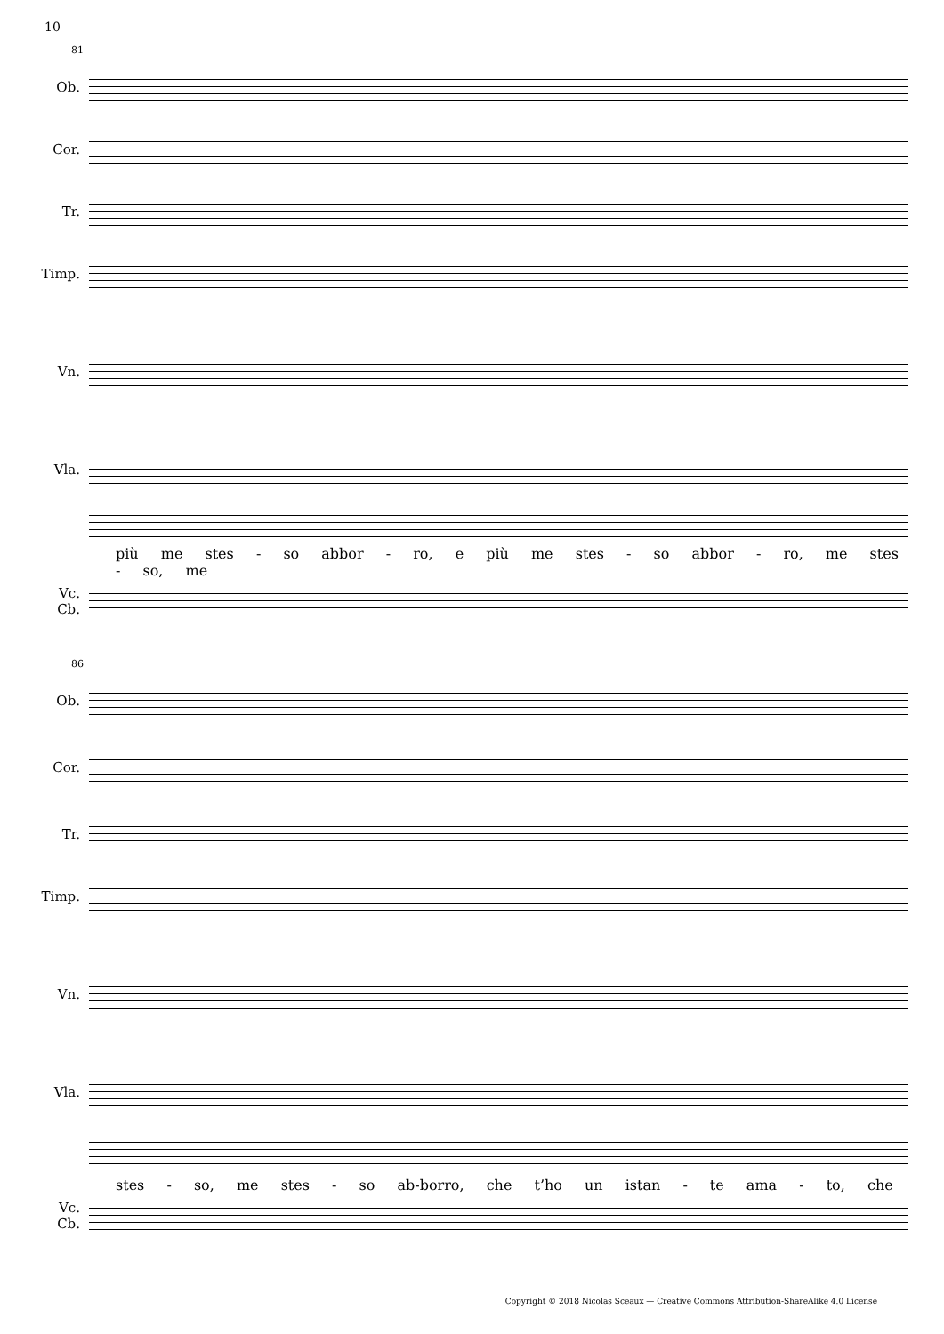10
81
Ob.
Cor.
Tr.
Timp.
Vn.
Vla.
più me stes - so abbor - ro, e più me stes - so abbor - ro, me stes - so, me
Vc.
Cb.
86
Ob.
Cor.
Tr.
Timp.
Vn.
Vla.
stes - so, me stes - so ab-borro, che t’ho un istan - te ama - to, che
Vc.
Cb.
Copyright © 2018 Nicolas Sceaux — Creative Commons Attribution-ShareAlike 4.0 License